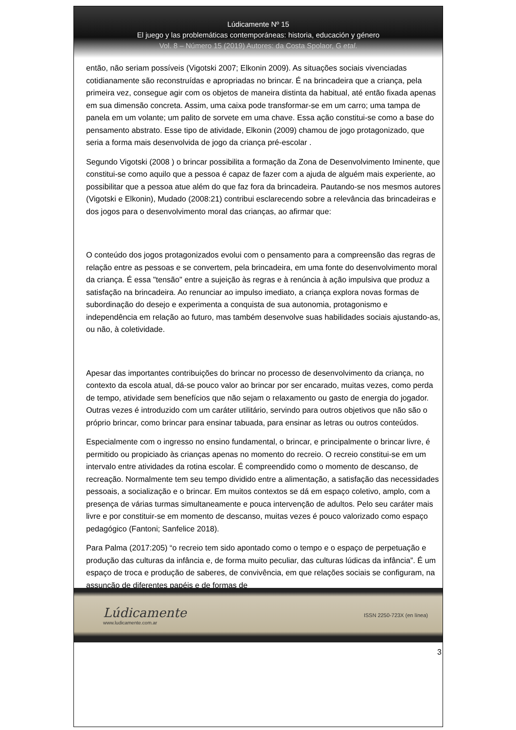Lúdicamente Nº 15
El juego y las problemáticas contemporáneas: historia, educación y género
Vol. 8 – Número 15 (2019) Autores: da Costa Spolaor, G etal.
então, não seriam possíveis (Vigotski 2007; Elkonin 2009). As situações sociais vivenciadas cotidianamente são reconstruídas e apropriadas no brincar. É na brincadeira que a criança, pela primeira vez, consegue agir com os objetos de maneira distinta da habitual, até então fixada apenas em sua dimensão concreta. Assim, uma caixa pode transformar-se em um carro; uma tampa de panela em um volante; um palito de sorvete em uma chave. Essa ação constitui-se como a base do pensamento abstrato. Esse tipo de atividade, Elkonin (2009) chamou de jogo protagonizado, que seria a forma mais desenvolvida de jogo da criança pré-escolar .
Segundo Vigotski (2008 ) o brincar possibilita a formação da Zona de Desenvolvimento Iminente, que constitui-se como aquilo que a pessoa é capaz de fazer com a ajuda de alguém mais experiente, ao possibilitar que a pessoa atue além do que faz fora da brincadeira. Pautando-se nos mesmos autores (Vigotski e Elkonin), Mudado (2008:21) contribui esclarecendo sobre a relevância das brincadeiras e dos jogos para o desenvolvimento moral das crianças, ao afirmar que:
O conteúdo dos jogos protagonizados evolui com o pensamento para a compreensão das regras de relação entre as pessoas e se convertem, pela brincadeira, em uma fonte do desenvolvimento moral da criança. É essa "tensão" entre a sujeição às regras e à renúncia à ação impulsiva que produz a satisfação na brincadeira. Ao renunciar ao impulso imediato, a criança explora novas formas de subordinação do desejo e experimenta a conquista de sua autonomia, protagonismo e independência em relação ao futuro, mas também desenvolve suas habilidades sociais ajustando-as, ou não, à coletividade.
Apesar das importantes contribuições do brincar no processo de desenvolvimento da criança, no contexto da escola atual, dá-se pouco valor ao brincar por ser encarado, muitas vezes, como perda de tempo, atividade sem benefícios que não sejam o relaxamento ou gasto de energia do jogador. Outras vezes é introduzido com um caráter utilitário, servindo para outros objetivos que não são o próprio brincar, como brincar para ensinar tabuada, para ensinar as letras ou outros conteúdos.
Especialmente com o ingresso no ensino fundamental, o brincar, e principalmente o brincar livre, é permitido ou propiciado às crianças apenas no momento do recreio. O recreio constitui-se em um intervalo entre atividades da rotina escolar. É compreendido como o momento de descanso, de recreação. Normalmente tem seu tempo dividido entre a alimentação, a satisfação das necessidades pessoais, a socialização e o brincar. Em muitos contextos se dá em espaço coletivo, amplo, com a presença de várias turmas simultaneamente e pouca intervenção de adultos. Pelo seu caráter mais livre e por constituir-se em momento de descanso, muitas vezes é pouco valorizado como espaço pedagógico (Fantoni; Sanfelice 2018).
Para Palma (2017:205) “o recreio tem sido apontado como o tempo e o espaço de perpetuação e produção das culturas da infância e, de forma muito peculiar, das culturas lúdicas da infância”. É um espaço de troca e produção de saberes, de convivência, em que relações sociais se configuram, na assunção de diferentes papéis e de formas de
Lúdicamente
www.ludicamente.com.ar
ISSN 2250-723X (en línea)
3